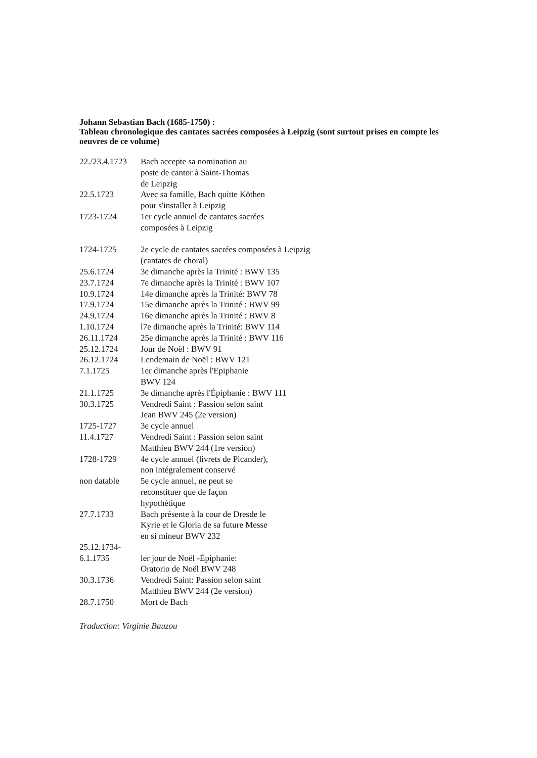Johann Sebastian Bach (1685-1750) :
Tableau chronologique des cantates sacrées composées à Leipzig (sont surtout prises en compte les oeuvres de ce volume)
| 22./23.4.1723 | Bach accepte sa nomination au poste de cantor à Saint-Thomas de Leipzig |
| 22.5.1723 | Avec sa famille, Bach quitte Köthen pour s'installer à Leipzig |
| 1723-1724 | 1er cycle annuel de cantates sacrées composées à Leipzig |
| 1724-1725 | 2e cycle de cantates sacrées composées à Leipzig (cantates de choral) |
| 25.6.1724 | 3e dimanche après la Trinité : BWV 135 |
| 23.7.1724 | 7e dimanche après la Trinité : BWV 107 |
| 10.9.1724 | 14e dimanche après la Trinité: BWV 78 |
| 17.9.1724 | 15e dimanche après la Trinité : BWV 99 |
| 24.9.1724 | 16e dimanche après la Trinité : BWV 8 |
| 1.10.1724 | l7e dimanche après la Trinité: BWV 114 |
| 26.11.1724 | 25e dimanche après la Trinité : BWV 116 |
| 25.12.1724 | Jour de Noël : BWV 91 |
| 26.12.1724 | Lendemain de Noël : BWV 121 |
| 7.1.1725 | 1er dimanche après l'Epiphanie BWV 124 |
| 21.1.1725 | 3e dimanche après l'Épiphanie : BWV 111 |
| 30.3.1725 | Vendredi Saint : Passion selon saint Jean BWV 245 (2e version) |
| 1725-1727 | 3e cycle annuel |
| 11.4.1727 | Vendredi Saint : Passion selon saint Matthieu BWV 244 (1re version) |
| 1728-1729 | 4e cycle annuel (livrets de Picander), non intégralement conservé |
| non datable | 5e cycle annuel, ne peut se reconstituer que de façon hypothétique |
| 27.7.1733 | Bach présente à la cour de Dresde le Kyrie et le Gloria de sa future Messe en si mineur BWV 232 |
| 25.12.1734- 6.1.1735 | ler jour de Noël -Épiphanie: Oratorio de Noël BWV 248 |
| 30.3.1736 | Vendredi Saint: Passion selon saint Matthieu BWV 244 (2e version) |
| 28.7.1750 | Mort de Bach |
Traduction: Virginie Bauzou